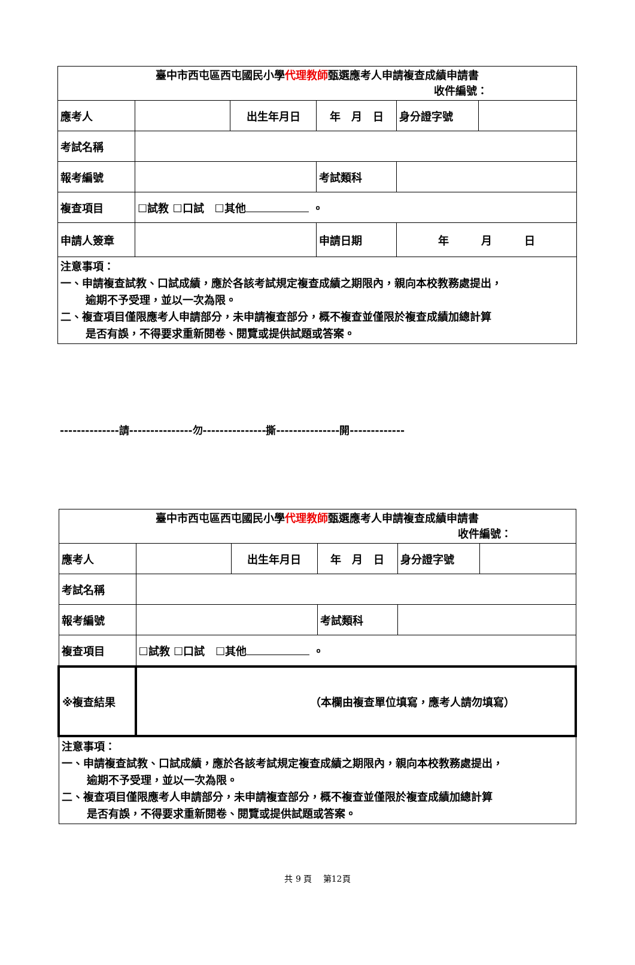| 臺中市西屯區西屯國民小學 代理教師 甄選應考人申請複查成績申請書 收件編號： | | | | | |
| 應考人 | | 出生年月日 | 年 月 日 | 身分證字號 | |
| 考試名稱 | | | | | |
| 報考編號 | | | 考試類科 | | |
| 複查項目 | ☐試教 ☐口試 ☐其他 。 | | | | |
| 申請人簽章 | | | 申請日期 | 年 月 日 | |
| 注意事項： 一、申請複查試教、口試成績，應於各該考試規定複查成績之期限內，親向本校教務處提出， 逾期不予受理，並以一次為限。 二、複查項目僅限應考人申請部分，未申請複查部分，概不複查並僅限於複查成績加總計算 是否有誤，不得要求重新閱卷、閱覽或提供試題或答案。 | | | | | |
--------------請---------------勿---------------撕---------------開-------------
| 臺中市西屯區西屯國民小學 代理教師 甄選應考人申請複查成績申請書 收件編號： | | | | | |
| 應考人 | | 出生年月日 | 年 月 日 | 身分證字號 | |
| 考試名稱 | | | | | |
| 報考編號 | | | 考試類科 | | |
| 複查項目 | ☐試教 ☐口試 ☐其他 。 | | | | |
| ※複查結果 | （本欄由複查單位填寫，應考人請勿填寫） | | | | |
| 注意事項： 一、申請複查試教、口試成績，應於各該考試規定複查成績之期限內，親向本校教務處提出， 逾期不予受理，並以一次為限。 二、複查項目僅限應考人申請部分，未申請複查部分，概不複查並僅限於複查成績加總計算 是否有誤，不得要求重新閱卷、閱覽或提供試題或答案。 | | | | | |
共 9 頁　 第12頁